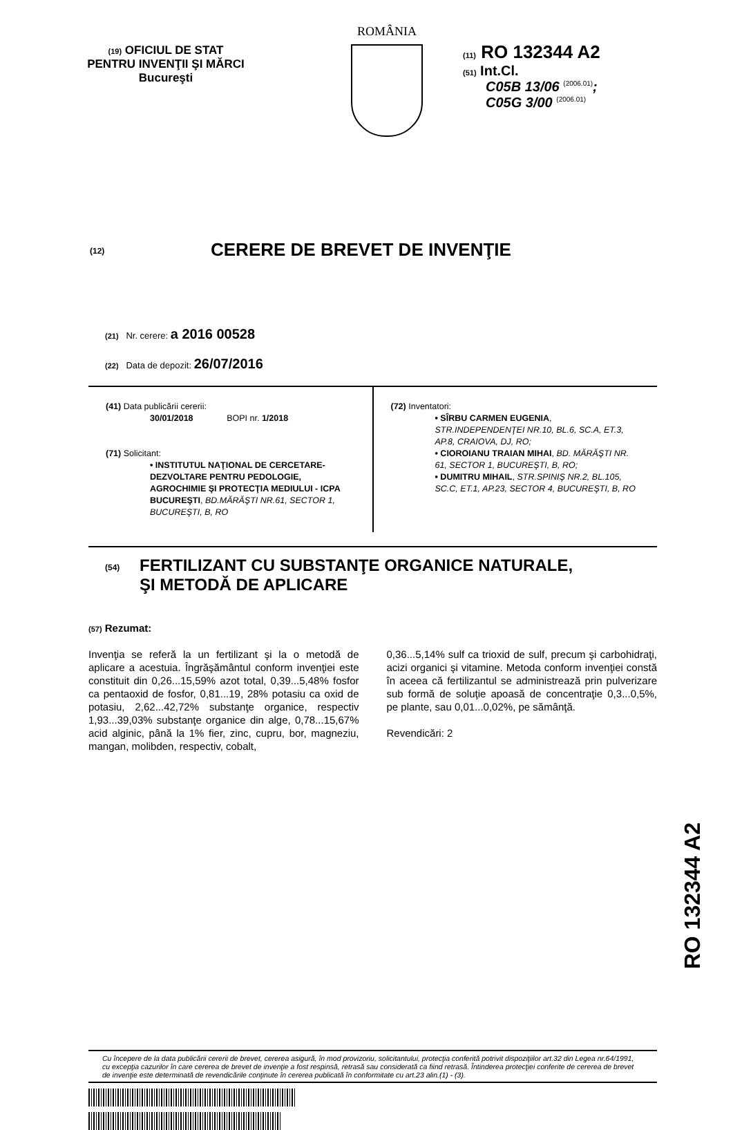(19) OFICIUL DE STAT
PENTRU INVENŢII ŞI MĂRCI
Bucureşti
ROMÂNIA
(11) RO 132344 A2
(51) Int.Cl.
C05B 13/06 <sup>(2006.01)</sup>;
C05G 3/00 <sup>(2006.01)</sup>
(12) CERERE DE BREVET DE INVENŢIE
(21) Nr. cerere: a 2016 00528
(22) Data de depozit: 26/07/2016
(41) Data publicării cererii:
30/01/2018 BOPI nr. 1/2018
(71) Solicitant:
• INSTITUTUL NAŢIONAL DE CERCETARE-DEZVOLTARE PENTRU PEDOLOGIE, AGROCHIMIE ŞI PROTECŢIA MEDIULUI - ICPA BUCUREŞTI, BD.MĂRĂŞTI NR.61, SECTOR 1, BUCUREŞTI, B, RO
(72) Inventatori:
• SÎRBU CARMEN EUGENIA, STR.INDEPENDENŢEI NR.10, BL.6, SC.A, ET.3, AP.8, CRAIOVA, DJ, RO;
• CIOROIANU TRAIAN MIHAI, BD. MĂRĂŞTI NR. 61, SECTOR 1, BUCUREŞTI, B, RO;
• DUMITRU MIHAIL, STR.SPINIŞ NR.2, BL.105, SC.C, ET.1, AP.23, SECTOR 4, BUCUREŞTI, B, RO
(54) FERTILIZANT CU SUBSTANŢE ORGANICE NATURALE,
ŞI METODĂ DE APLICARE
(57) Rezumat:
Invenţia se referă la un fertilizant şi la o metodă de aplicare a acestuia. Îngrăşământul conform invenţiei este constituit din 0,26...15,59% azot total, 0,39...5,48% fosfor ca pentaoxid de fosfor, 0,81...19, 28% potasiu ca oxid de potasiu, 2,62...42,72% substanţe organice, respectiv 1,93...39,03% substanţe organice din alge, 0,78...15,67% acid alginic, până la 1% fier, zinc, cupru, bor, magneziu, mangan, molibden, respectiv, cobalt,
0,36...5,14% sulf ca trioxid de sulf, precum şi carbohidraţi, acizi organici şi vitamine. Metoda conform invenţiei constă în aceea că fertilizantul se administrează prin pulverizare sub formă de soluţie apoasă de concentraţie 0,3...0,5%, pe plante, sau 0,01...0,02%, pe sămânţă.
Revendicări: 2
Cu începere de la data publicării cererii de brevet, cererea asigură, în mod provizoriu, solicitantului, protecţia conferită potrivit dispoziţiilor art.32 din Legea nr.64/1991, cu excepţia cazurilor în care cererea de brevet de invenţie a fost respinsă, retrasă sau considerată ca fiind retrasă. Întinderea protecţiei conferite de cererea de brevet de invenţie este determinată de revendicările conţinute în cererea publicată în conformitate cu art.23 alin.(1) - (3).
RO 132344 A2